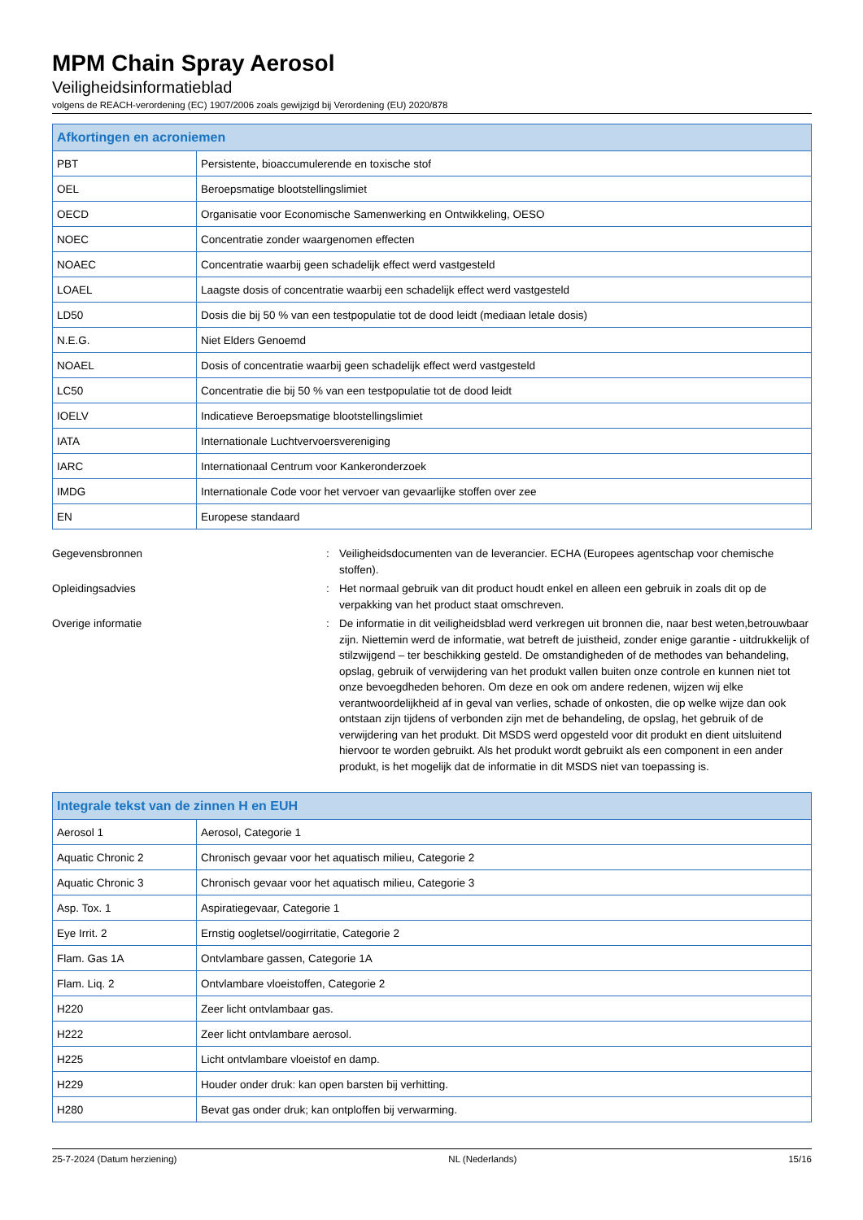MPM Chain Spray Aerosol
Veiligheidsinformatieblad
volgens de REACH-verordening (EC) 1907/2006 zoals gewijzigd bij Verordening (EU) 2020/878
| Afkortingen en acroniemen | |
| --- | --- |
| PBT | Persistente, bioaccumulerende en toxische stof |
| OEL | Beroepsmatige blootstellingslimiet |
| OECD | Organisatie voor Economische Samenwerking en Ontwikkeling, OESO |
| NOEC | Concentratie zonder waargenomen effecten |
| NOAEC | Concentratie waarbij geen schadelijk effect werd vastgesteld |
| LOAEL | Laagste dosis of concentratie waarbij een schadelijk effect werd vastgesteld |
| LD50 | Dosis die bij 50 % van een testpopulatie tot de dood leidt (mediaan letale dosis) |
| N.E.G. | Niet Elders Genoemd |
| NOAEL | Dosis of concentratie waarbij geen schadelijk effect werd vastgesteld |
| LC50 | Concentratie die bij 50 % van een testpopulatie tot de dood leidt |
| IOELV | Indicatieve Beroepsmatige blootstellingslimiet |
| IATA | Internationale Luchtvervoersvereniging |
| IARC | Internationaal Centrum voor Kankeronderzoek |
| IMDG | Internationale Code voor het vervoer van gevaarlijke stoffen over zee |
| EN | Europese standaard |
Gegevensbronnen : Veiligheidsdocumenten van de leverancier. ECHA (Europees agentschap voor chemische stoffen).
Opleidingsadvies : Het normaal gebruik van dit product houdt enkel en alleen een gebruik in zoals dit op de verpakking van het product staat omschreven.
Overige informatie : De informatie in dit veiligheidsblad werd verkregen uit bronnen die, naar best weten,betrouwbaar zijn. Niettemin werd de informatie, wat betreft de juistheid, zonder enige garantie - uitdrukkelijk of stilzwijgend – ter beschikking gesteld. De omstandigheden of de methodes van behandeling, opslag, gebruik of verwijdering van het produkt vallen buiten onze controle en kunnen niet tot onze bevoegdheden behoren. Om deze en ook om andere redenen, wijzen wij elke verantwoordelijkheid af in geval van verlies, schade of onkosten, die op welke wijze dan ook ontstaan zijn tijdens of verbonden zijn met de behandeling, de opslag, het gebruik of de verwijdering van het produkt. Dit MSDS werd opgesteld voor dit produkt en dient uitsluitend hiervoor te worden gebruikt. Als het produkt wordt gebruikt als een component in een ander produkt, is het mogelijk dat de informatie in dit MSDS niet van toepassing is.
| Integrale tekst van de zinnen H en EUH | |
| --- | --- |
| Aerosol 1 | Aerosol, Categorie 1 |
| Aquatic Chronic 2 | Chronisch gevaar voor het aquatisch milieu, Categorie 2 |
| Aquatic Chronic 3 | Chronisch gevaar voor het aquatisch milieu, Categorie 3 |
| Asp. Tox. 1 | Aspiratiegevaar, Categorie 1 |
| Eye Irrit. 2 | Ernstig oogletsel/oogirritatie, Categorie 2 |
| Flam. Gas 1A | Ontvlambare gassen, Categorie 1A |
| Flam. Liq. 2 | Ontvlambare vloeistoffen, Categorie 2 |
| H220 | Zeer licht ontvlambaar gas. |
| H222 | Zeer licht ontvlambare aerosol. |
| H225 | Licht ontvlambare vloeistof en damp. |
| H229 | Houder onder druk: kan open barsten bij verhitting. |
| H280 | Bevat gas onder druk; kan ontploffen bij verwarming. |
25-7-2024 (Datum herziening) NL (Nederlands) 15/16